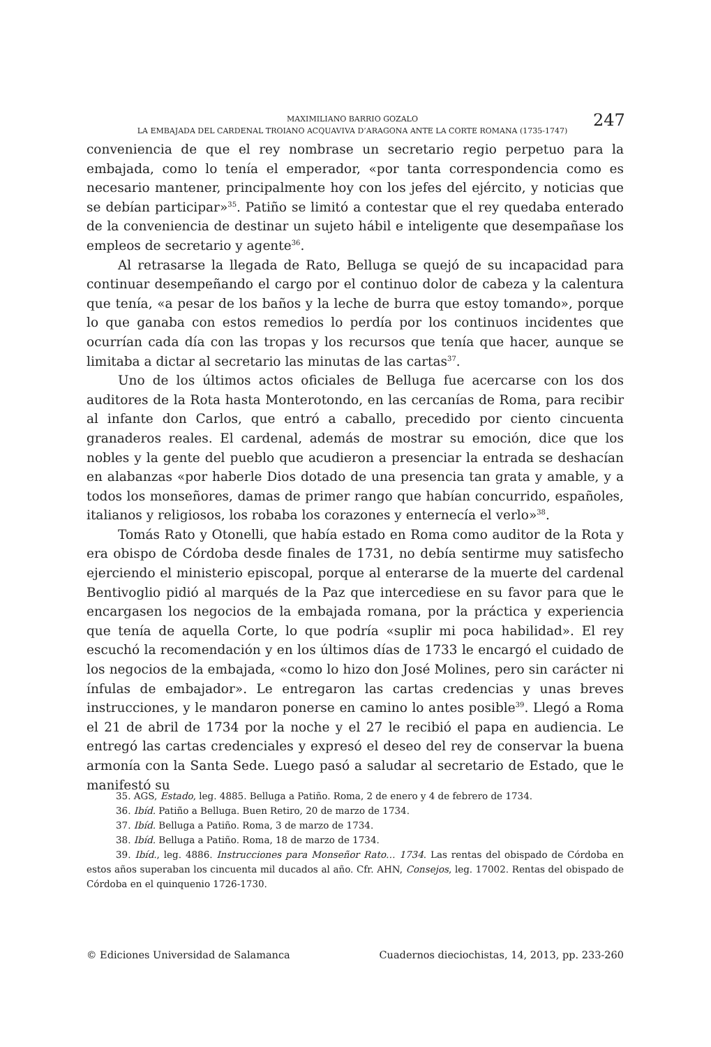MAXIMILIANO BARRIO GOZALO
LA EMBAJADA DEL CARDENAL TROIANO ACQUAVIVA D’ARAGONA ANTE LA CORTE ROMANA (1735-1747)
247
conveniencia de que el rey nombrase un secretario regio perpetuo para la embajada, como lo tenía el emperador, «por tanta correspondencia como es necesario mantener, principalmente hoy con los jefes del ejército, y noticias que se debían participar»<sup>35</sup>. Patiño se limitó a contestar que el rey quedaba enterado de la conveniencia de destinar un sujeto hábil e inteligente que desempañase los empleos de secretario y agente<sup>36</sup>.
Al retrasarse la llegada de Rato, Belluga se quejó de su incapacidad para continuar desempeñando el cargo por el continuo dolor de cabeza y la calentura que tenía, «a pesar de los baños y la leche de burra que estoy tomando», porque lo que ganaba con estos remedios lo perdía por los continuos incidentes que ocurrían cada día con las tropas y los recursos que tenía que hacer, aunque se limitaba a dictar al secretario las minutas de las cartas<sup>37</sup>.
Uno de los últimos actos oficiales de Belluga fue acercarse con los dos auditores de la Rota hasta Monterotondo, en las cercanías de Roma, para recibir al infante don Carlos, que entró a caballo, precedido por ciento cincuenta granaderos reales. El cardenal, además de mostrar su emoción, dice que los nobles y la gente del pueblo que acudieron a presenciar la entrada se deshacían en alabanzas «por haberle Dios dotado de una presencia tan grata y amable, y a todos los monseñores, damas de primer rango que habían concurrido, españoles, italianos y religiosos, los robaba los corazones y enternecía el verlo»<sup>38</sup>.
Tomás Rato y Otonelli, que había estado en Roma como auditor de la Rota y era obispo de Córdoba desde finales de 1731, no debía sentirme muy satisfecho ejerciendo el ministerio episcopal, porque al enterarse de la muerte del cardenal Bentivoglio pidió al marqués de la Paz que intercediese en su favor para que le encargasen los negocios de la embajada romana, por la práctica y experiencia que tenía de aquella Corte, lo que podría «suplir mi poca habilidad». El rey escuchó la recomendación y en los últimos días de 1733 le encargó el cuidado de los negocios de la embajada, «como lo hizo don José Molines, pero sin carácter ni ínfulas de embajador». Le entregaron las cartas credencias y unas breves instrucciones, y le mandaron ponerse en camino lo antes posible<sup>39</sup>. Llegó a Roma el 21 de abril de 1734 por la noche y el 27 le recibió el papa en audiencia. Le entregó las cartas credenciales y expresó el deseo del rey de conservar la buena armonía con la Santa Sede. Luego pasó a saludar al secretario de Estado, que le manifestó su
35. AGS, Estado, leg. 4885. Belluga a Patiño. Roma, 2 de enero y 4 de febrero de 1734.
36. Ibíd. Patiño a Belluga. Buen Retiro, 20 de marzo de 1734.
37. Ibíd. Belluga a Patiño. Roma, 3 de marzo de 1734.
38. Ibíd. Belluga a Patiño. Roma, 18 de marzo de 1734.
39. Ibíd., leg. 4886. Instrucciones para Monseñor Rato… 1734. Las rentas del obispado de Córdoba en estos años superaban los cincuenta mil ducados al año. Cfr. AHN, Consejos, leg. 17002. Rentas del obispado de Córdoba en el quinquenio 1726-1730.
© Ediciones Universidad de Salamanca Cuadernos dieciochistas, 14, 2013, pp. 233-260